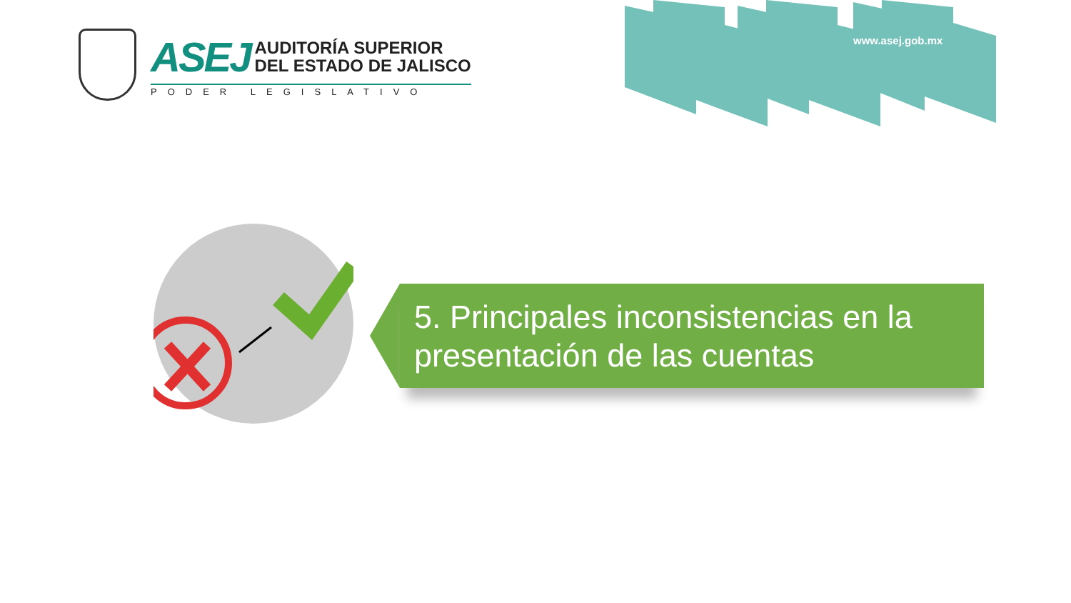ASEJ
AUDITORÍA SUPERIOR
DEL ESTADO DE JALISCO
PODER LEGISLATIVO
www.asej.gob.mx
5. Principales inconsistencias en la presentación de las cuentas